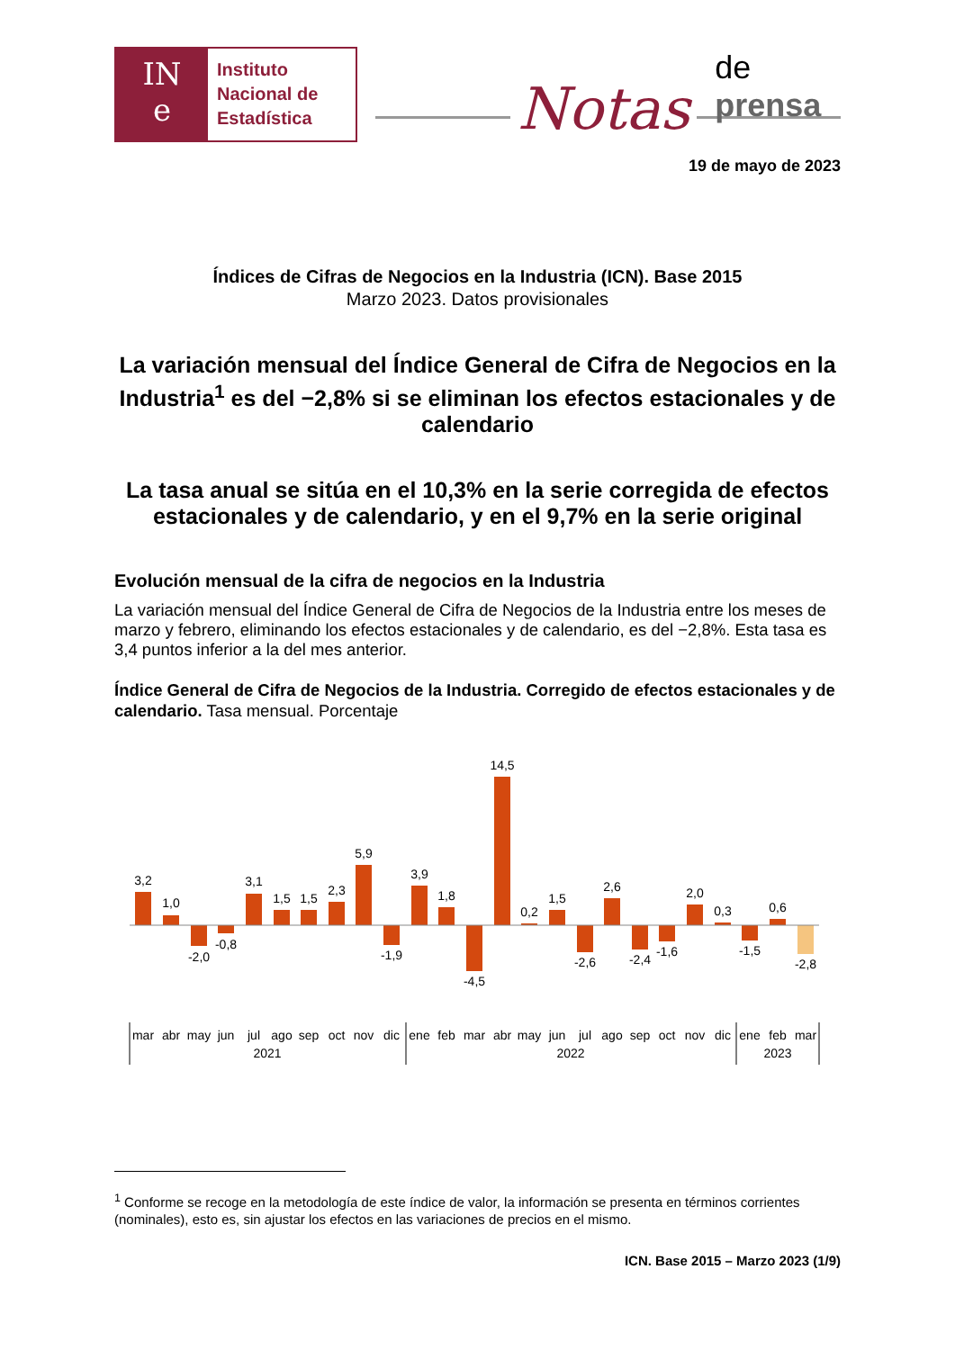IN
e
Instituto
Nacional de
Estadística
Notas de prensa
19 de mayo de 2023
Índices de Cifras de Negocios en la Industria (ICN). Base 2015
Marzo 2023. Datos provisionales
La variación mensual del Índice General de Cifra de Negocios en la Industria<sup>1</sup> es del −2,8% si se eliminan los efectos estacionales y de calendario
La tasa anual se sitúa en el 10,3% en la serie corregida de efectos estacionales y de calendario, y en el 9,7% en la serie original
Evolución mensual de la cifra de negocios en la Industria
La variación mensual del Índice General de Cifra de Negocios de la Industria entre los meses de marzo y febrero, eliminando los efectos estacionales y de calendario, es del −2,8%. Esta tasa es 3,4 puntos inferior a la del mes anterior.
Índice General de Cifra de Negocios de la Industria. Corregido de efectos estacionales y de calendario. Tasa mensual. Porcentaje
3,2
1,0
-2,0
-0,8
3,1
1,5
1,5
2,3
5,9
-1,9
3,9
1,8
-4,5
14,5
0,2
1,5
-2,6
2,6
-2,4
-1,6
2,0
0,3
-1,5
0,6
-2,8
mar
abr
may
jun
jul
ago
sep
oct
nov
dic
ene
feb
mar
abr
may
jun
jul
ago
sep
oct
nov
dic
ene
feb
mar
2021
2022
2023
<sup>1</sup> Conforme se recoge en la metodología de este índice de valor, la información se presenta en términos corrientes (nominales), esto es, sin ajustar los efectos en las variaciones de precios en el mismo.
ICN. Base 2015 – Marzo 2023 (1/9)